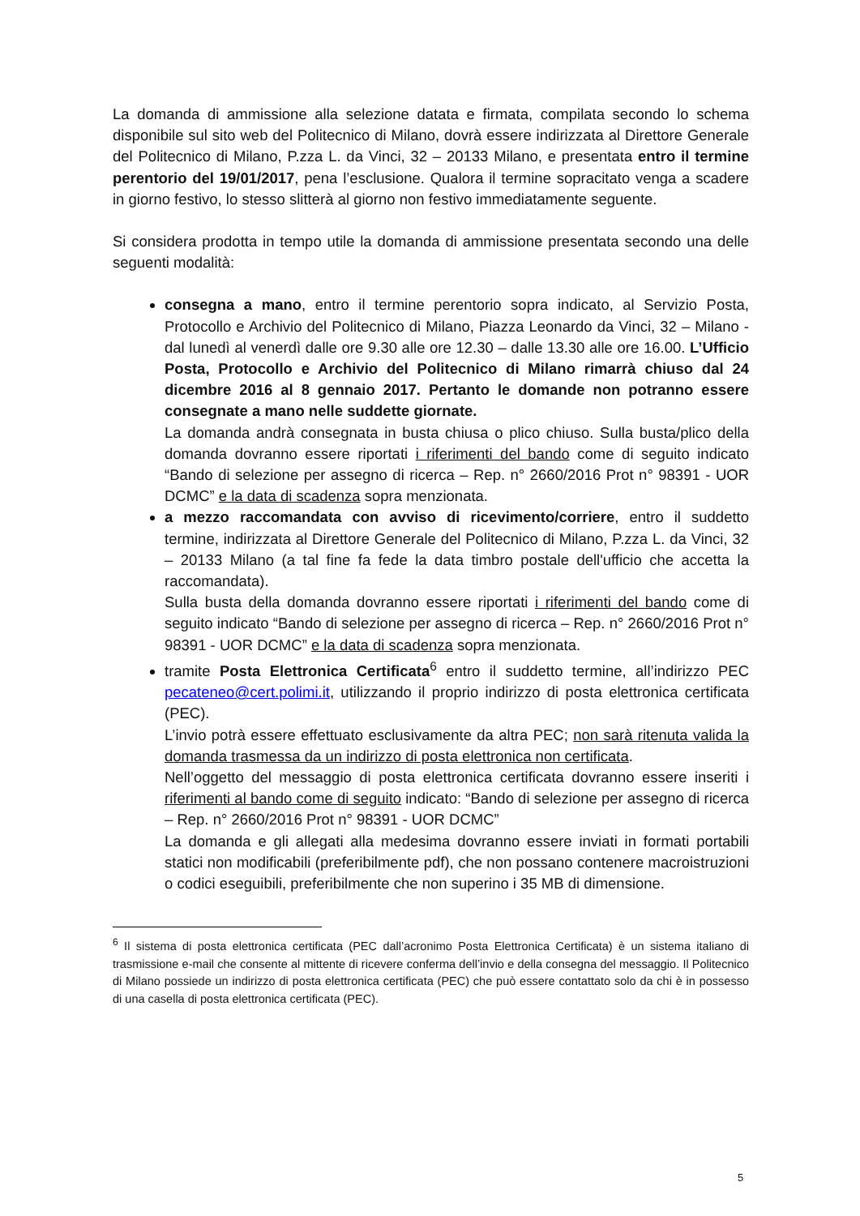La domanda di ammissione alla selezione datata e firmata, compilata secondo lo schema disponibile sul sito web del Politecnico di Milano, dovrà essere indirizzata al Direttore Generale del Politecnico di Milano, P.zza L. da Vinci, 32 – 20133 Milano, e presentata entro il termine perentorio del 19/01/2017, pena l’esclusione. Qualora il termine sopracitato venga a scadere in giorno festivo, lo stesso slitterà al giorno non festivo immediatamente seguente.
Si considera prodotta in tempo utile la domanda di ammissione presentata secondo una delle seguenti modalità:
consegna a mano, entro il termine perentorio sopra indicato, al Servizio Posta, Protocollo e Archivio del Politecnico di Milano, Piazza Leonardo da Vinci, 32 – Milano - dal lunedì al venerdì dalle ore 9.30 alle ore 12.30 – dalle 13.30 alle ore 16.00. L’Ufficio Posta, Protocollo e Archivio del Politecnico di Milano rimarrà chiuso dal 24 dicembre 2016 al 8 gennaio 2017. Pertanto le domande non potranno essere consegnate a mano nelle suddette giornate.
La domanda andrà consegnata in busta chiusa o plico chiuso. Sulla busta/plico della domanda dovranno essere riportati i riferimenti del bando come di seguito indicato “Bando di selezione per assegno di ricerca – Rep. n° 2660/2016 Prot n° 98391 - UOR DCMC” e la data di scadenza sopra menzionata.
a mezzo raccomandata con avviso di ricevimento/corriere, entro il suddetto termine, indirizzata al Direttore Generale del Politecnico di Milano, P.zza L. da Vinci, 32 – 20133 Milano (a tal fine fa fede la data timbro postale dell'ufficio che accetta la raccomandata).
Sulla busta della domanda dovranno essere riportati i riferimenti del bando come di seguito indicato “Bando di selezione per assegno di ricerca – Rep. n° 2660/2016 Prot n° 98391 - UOR DCMC” e la data di scadenza sopra menzionata.
tramite Posta Elettronica Certificata<sup>6</sup> entro il suddetto termine, all’indirizzo PEC pecateneo@cert.polimi.it, utilizzando il proprio indirizzo di posta elettronica certificata (PEC).
L’invio potrà essere effettuato esclusivamente da altra PEC; non sarà ritenuta valida la domanda trasmessa da un indirizzo di posta elettronica non certificata.
Nell’oggetto del messaggio di posta elettronica certificata dovranno essere inseriti i riferimenti al bando come di seguito indicato: “Bando di selezione per assegno di ricerca – Rep. n° 2660/2016 Prot n° 98391 - UOR DCMC”
La domanda e gli allegati alla medesima dovranno essere inviati in formati portabili statici non modificabili (preferibilmente pdf), che non possano contenere macroistruzioni o codici eseguibili, preferibilmente che non superino i 35 MB di dimensione.
<sup>6</sup> Il sistema di posta elettronica certificata (PEC dall’acronimo Posta Elettronica Certificata) è un sistema italiano di trasmissione e-mail che consente al mittente di ricevere conferma dell’invio e della consegna del messaggio. Il Politecnico di Milano possiede un indirizzo di posta elettronica certificata (PEC) che può essere contattato solo da chi è in possesso di una casella di posta elettronica certificata (PEC).
5